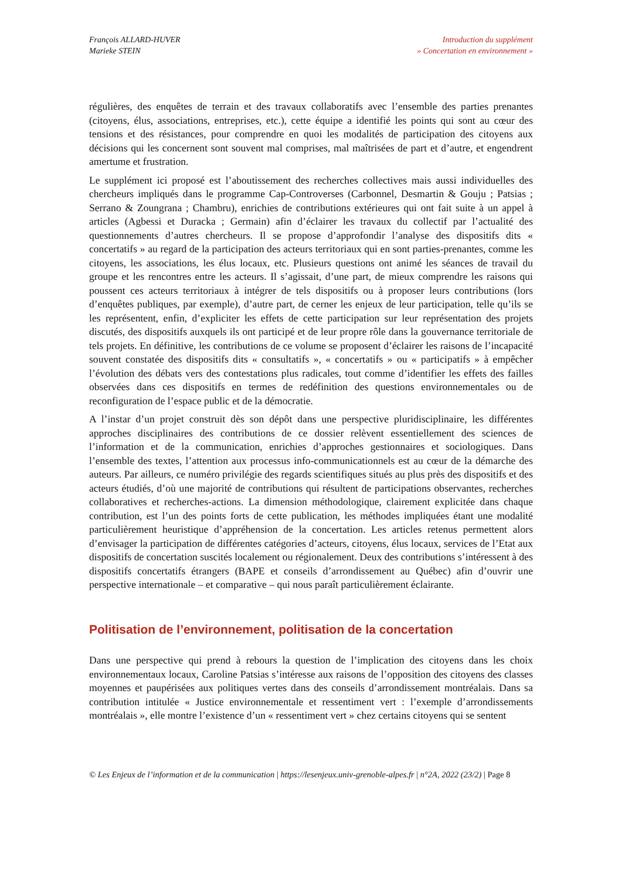François ALLARD-HUVER
Marieke STEIN
Introduction du supplément
» Concertation en environnement »
régulières, des enquêtes de terrain et des travaux collaboratifs avec l’ensemble des parties prenantes (citoyens, élus, associations, entreprises, etc.), cette équipe a identifié les points qui sont au cœur des tensions et des résistances, pour comprendre en quoi les modalités de participation des citoyens aux décisions qui les concernent sont souvent mal comprises, mal maîtrisées de part et d’autre, et engendrent amertume et frustration.
Le supplément ici proposé est l’aboutissement des recherches collectives mais aussi individuelles des chercheurs impliqués dans le programme Cap-Controverses (Carbonnel, Desmartin & Gouju ; Patsias ; Serrano & Zoungrana ; Chambru), enrichies de contributions extérieures qui ont fait suite à un appel à articles (Agbessi et Duracka ; Germain) afin d’éclairer les travaux du collectif par l’actualité des questionnements d’autres chercheurs. Il se propose d’approfondir l’analyse des dispositifs dits « concertatifs » au regard de la participation des acteurs territoriaux qui en sont parties-prenantes, comme les citoyens, les associations, les élus locaux, etc. Plusieurs questions ont animé les séances de travail du groupe et les rencontres entre les acteurs. Il s’agissait, d’une part, de mieux comprendre les raisons qui poussent ces acteurs territoriaux à intégrer de tels dispositifs ou à proposer leurs contributions (lors d’enquêtes publiques, par exemple), d’autre part, de cerner les enjeux de leur participation, telle qu’ils se les représentent, enfin, d’expliciter les effets de cette participation sur leur représentation des projets discutés, des dispositifs auxquels ils ont participé et de leur propre rôle dans la gouvernance territoriale de tels projets. En définitive, les contributions de ce volume se proposent d’éclairer les raisons de l’incapacité souvent constatée des dispositifs dits « consultatifs », « concertatifs » ou « participatifs » à empêcher l’évolution des débats vers des contestations plus radicales, tout comme d’identifier les effets des failles observées dans ces dispositifs en termes de redéfinition des questions environnementales ou de reconfiguration de l’espace public et de la démocratie.
A l’instar d’un projet construit dès son dépôt dans une perspective pluridisciplinaire, les différentes approches disciplinaires des contributions de ce dossier relèvent essentiellement des sciences de l’information et de la communication, enrichies d’approches gestionnaires et sociologiques. Dans l’ensemble des textes, l’attention aux processus info-communicationnels est au cœur de la démarche des auteurs. Par ailleurs, ce numéro privilégie des regards scientifiques situés au plus près des dispositifs et des acteurs étudiés, d’où une majorité de contributions qui résultent de participations observantes, recherches collaboratives et recherches-actions. La dimension méthodologique, clairement explicitée dans chaque contribution, est l’un des points forts de cette publication, les méthodes impliquées étant une modalité particulièrement heuristique d’appréhension de la concertation. Les articles retenus permettent alors d’envisager la participation de différentes catégories d’acteurs, citoyens, élus locaux, services de l’Etat aux dispositifs de concertation suscités localement ou régionalement. Deux des contributions s’intéressent à des dispositifs concertatifs étrangers (BAPE et conseils d’arrondissement au Québec) afin d’ouvrir une perspective internationale – et comparative – qui nous paraît particulièrement éclairante.
Politisation de l’environnement, politisation de la concertation
Dans une perspective qui prend à rebours la question de l’implication des citoyens dans les choix environnementaux locaux, Caroline Patsias s’intéresse aux raisons de l’opposition des citoyens des classes moyennes et paupérisées aux politiques vertes dans des conseils d’arrondissement montréalais. Dans sa contribution intitulée « Justice environnementale et ressentiment vert : l’exemple d’arrondissements montréalais », elle montre l’existence d’un « ressentiment vert » chez certains citoyens qui se sentent
© Les Enjeux de l’information et de la communication | https://lesenjeux.univ-grenoble-alpes.fr | n°2A, 2022 (23/2) | Page 8